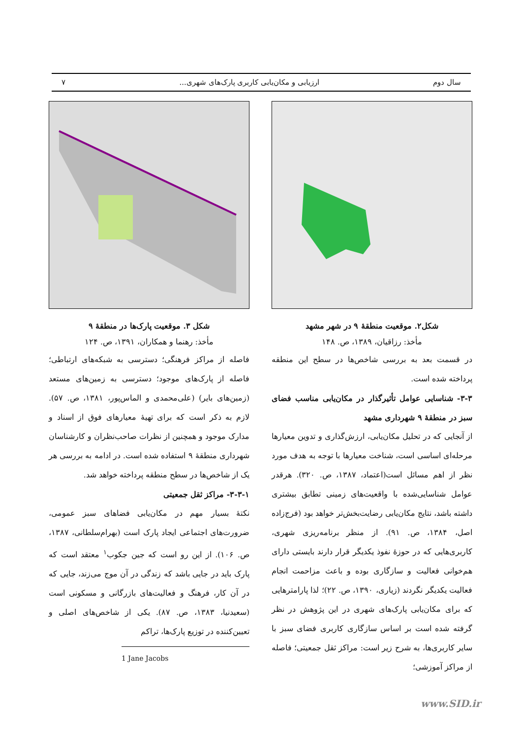سال دوم ارزیابی و مکان‌یابی کاربری پارک‌های شهری... ۷
شکل۲. موقعیت منطقهٔ ۹ در شهر مشهد
مأخذ: رزاقیان، ۱۳۸۹، ص. ۱۴۸
در قسمت بعد به بررسی شاخص‌ها در سطح این منطقه پرداخته شده است.
۳-۳- شناسایی عوامل تأثیرگذار در مکان‌یابی مناسب فضای سبز در منطقهٔ ۹ شهرداری مشهد
از آنجایی که در تحلیل مکان‌یابی، ارزش‌گذاری و تدوین معیارها مرحله‌ای اساسی است، شناخت معیارها با توجه به هدف مورد نظر از اهم مسائل است(اعتماد، ۱۳۸۷، ص. ۳۲۰). هرقدر عوامل شناسایی‌شده با واقعیت‌های زمینی تطابق بیشتری داشته باشد، نتایج مکان‌یابی رضایت‌بخش‌تر خواهد بود (فرج‌زاده اصل، ۱۳۸۴، ص. ۹۱). از منظر برنامه‌ریزی شهری، کاربری‌هایی که در حوزهٔ نفوذ یکدیگر قرار دارند بایستی دارای هم‌خوانی فعالیت و سازگاری بوده و باعث مزاحمت انجام فعالیت یکدیگر نگردند (زیاری، ۱۳۹۰، ص. ۲۲)؛ لذا پارامترهایی که برای مکان‌یابی پارک‌های شهری در این پژوهش در نظر گرفته شده است بر اساس سازگاری کاربری فضای سبز با سایر کاربری‌ها، به شرح زیر است: مراکز ثقل جمعیتی؛ فاصله از مراکز آموزشی؛
شکل ۳. موقعیت پارک‌ها در منطقهٔ ۹
مأخذ: رهنما و همکاران، ۱۳۹۱، ص. ۱۲۴
فاصله از مراکز فرهنگی؛ دسترسی به شبکه‌های ارتباطی؛ فاصله از پارک‌های موجود؛ دسترسی به زمین‌های مستعد (زمین‌های بایر) (علی‌محمدی و الماس‌پور، ۱۳۸۱، ص. ۵۷). لازم به ذکر است که برای تهیهٔ معیارهای فوق از اسناد و مدارک موجود و همچنین از نظرات صاحب‌نظران و کارشناسان شهرداری منطقهٔ ۹ استفاده شده است. در ادامه به بررسی هر یک از شاخص‌ها در سطح منطقه پرداخته خواهد شد.
۳-۳-۱- مراکز ثقل جمعیتی
نکتهٔ بسیار مهم در مکان‌یابی فضاهای سبز عمومی، ضرورت‌های اجتماعی ایجاد پارک است (بهرام‌سلطانی، ۱۳۸۷، ص. ۱۰۶). از این رو است که جین جکوب<sup>۱</sup> معتقد است که پارک باید در جایی باشد که زندگی در آن موج می‌زند، جایی که در آن کار، فرهنگ و فعالیت‌های بازرگانی و مسکونی است (سعیدنیا، ۱۳۸۳، ص. ۸۷). یکی از شاخص‌های اصلی و تعیین‌کننده در توزیع پارک‌ها، تراکم
1 Jane Jacobs
www.SID.ir